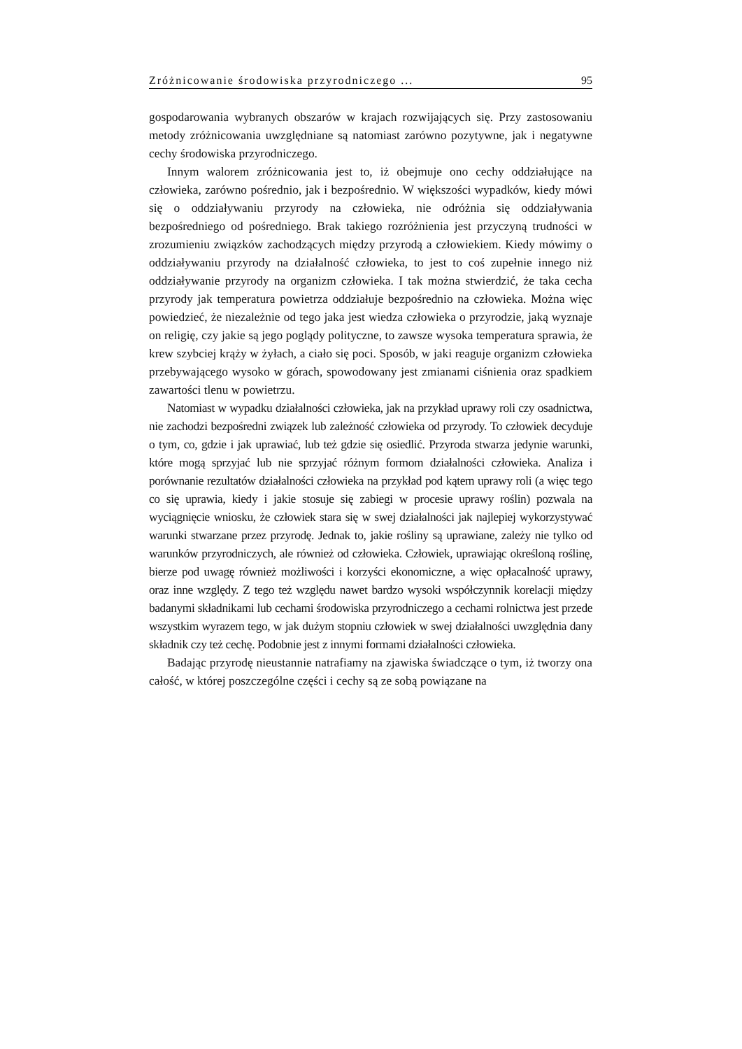Zróżnicowanie środowiska przyrodniczego ... 95
gospodarowania wybranych obszarów w krajach rozwijających się. Przy zastosowaniu metody zróżnicowania uwzględniane są natomiast zarówno pozytywne, jak i negatywne cechy środowiska przyrodniczego.
Innym walorem zróżnicowania jest to, iż obejmuje ono cechy oddziałujące na człowieka, zarówno pośrednio, jak i bezpośrednio. W większości wypadków, kiedy mówi się o oddziaływaniu przyrody na człowieka, nie odróżnia się oddziaływania bezpośredniego od pośredniego. Brak takiego rozróżnienia jest przyczyną trudności w zrozumieniu związków zachodzących między przyrodą a człowiekiem. Kiedy mówimy o oddziaływaniu przyrody na działalność człowieka, to jest to coś zupełnie innego niż oddziaływanie przyrody na organizm człowieka. I tak można stwierdzić, że taka cecha przyrody jak temperatura powietrza oddziałuje bezpośrednio na człowieka. Można więc powiedzieć, że niezależnie od tego jaka jest wiedza człowieka o przyrodzie, jaką wyznaje on religię, czy jakie są jego poglądy polityczne, to zawsze wysoka temperatura sprawia, że krew szybciej krąży w żyłach, a ciało się poci. Sposób, w jaki reaguje organizm człowieka przebywającego wysoko w górach, spowodowany jest zmianami ciśnienia oraz spadkiem zawartości tlenu w powietrzu.
Natomiast w wypadku działalności człowieka, jak na przykład uprawy roli czy osadnictwa, nie zachodzi bezpośredni związek lub zależność człowieka od przyrody. To człowiek decyduje o tym, co, gdzie i jak uprawiać, lub też gdzie się osiedlić. Przyroda stwarza jedynie warunki, które mogą sprzyjać lub nie sprzyjać różnym formom działalności człowieka. Analiza i porównanie rezultatów działalności człowieka na przykład pod kątem uprawy roli (a więc tego co się uprawia, kiedy i jakie stosuje się zabiegi w procesie uprawy roślin) pozwala na wyciągnięcie wniosku, że człowiek stara się w swej działalności jak najlepiej wykorzystywać warunki stwarzane przez przyrodę. Jednak to, jakie rośliny są uprawiane, zależy nie tylko od warunków przyrodniczych, ale również od człowieka. Człowiek, uprawiając określoną roślinę, bierze pod uwagę również możliwości i korzyści ekonomiczne, a więc opłacalność uprawy, oraz inne względy. Z tego też względu nawet bardzo wysoki współczynnik korelacji między badanymi składnikami lub cechami środowiska przyrodniczego a cechami rolnictwa jest przede wszystkim wyrazem tego, w jak dużym stopniu człowiek w swej działalności uwzględnia dany składnik czy też cechę. Podobnie jest z innymi formami działalności człowieka.
Badając przyrodę nieustannie natrafiamy na zjawiska świadczące o tym, iż tworzy ona całość, w której poszczególne części i cechy są ze sobą powiązane na